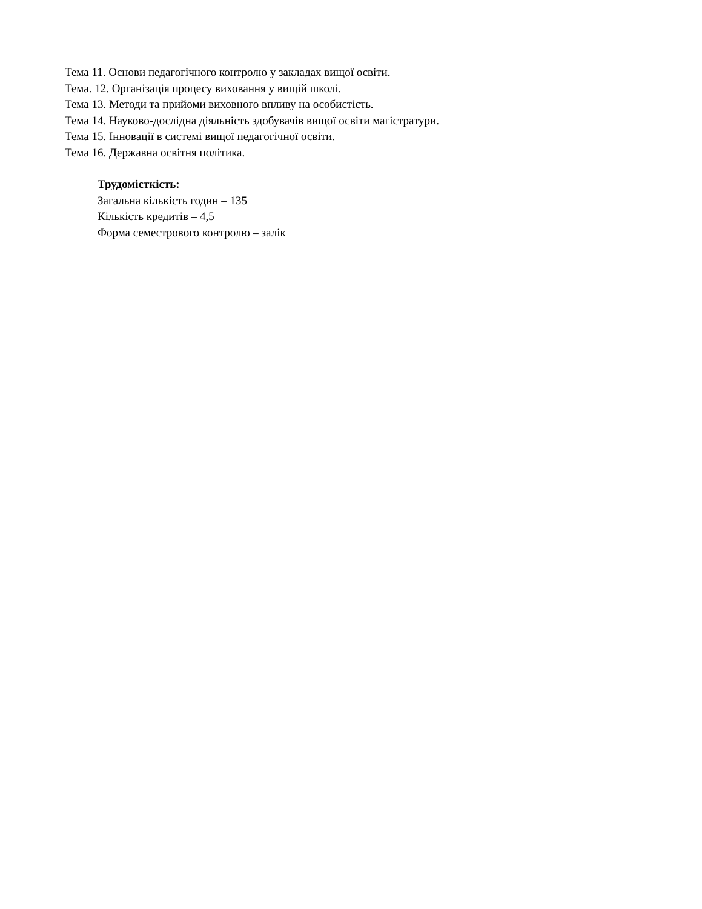Тема 11. Основи педагогічного контролю у закладах вищої освіти.
Тема. 12. Організація процесу виховання у вищій школі.
Тема 13. Методи та прийоми виховного впливу на особистість.
Тема 14. Науково-дослідна діяльність здобувачів вищої освіти магістратури.
Тема 15. Інновації в системі вищої педагогічної освіти.
Тема 16. Державна освітня політика.
Трудомісткість:
Загальна кількість годин – 135
Кількість кредитів – 4,5
Форма семестрового контролю – залік